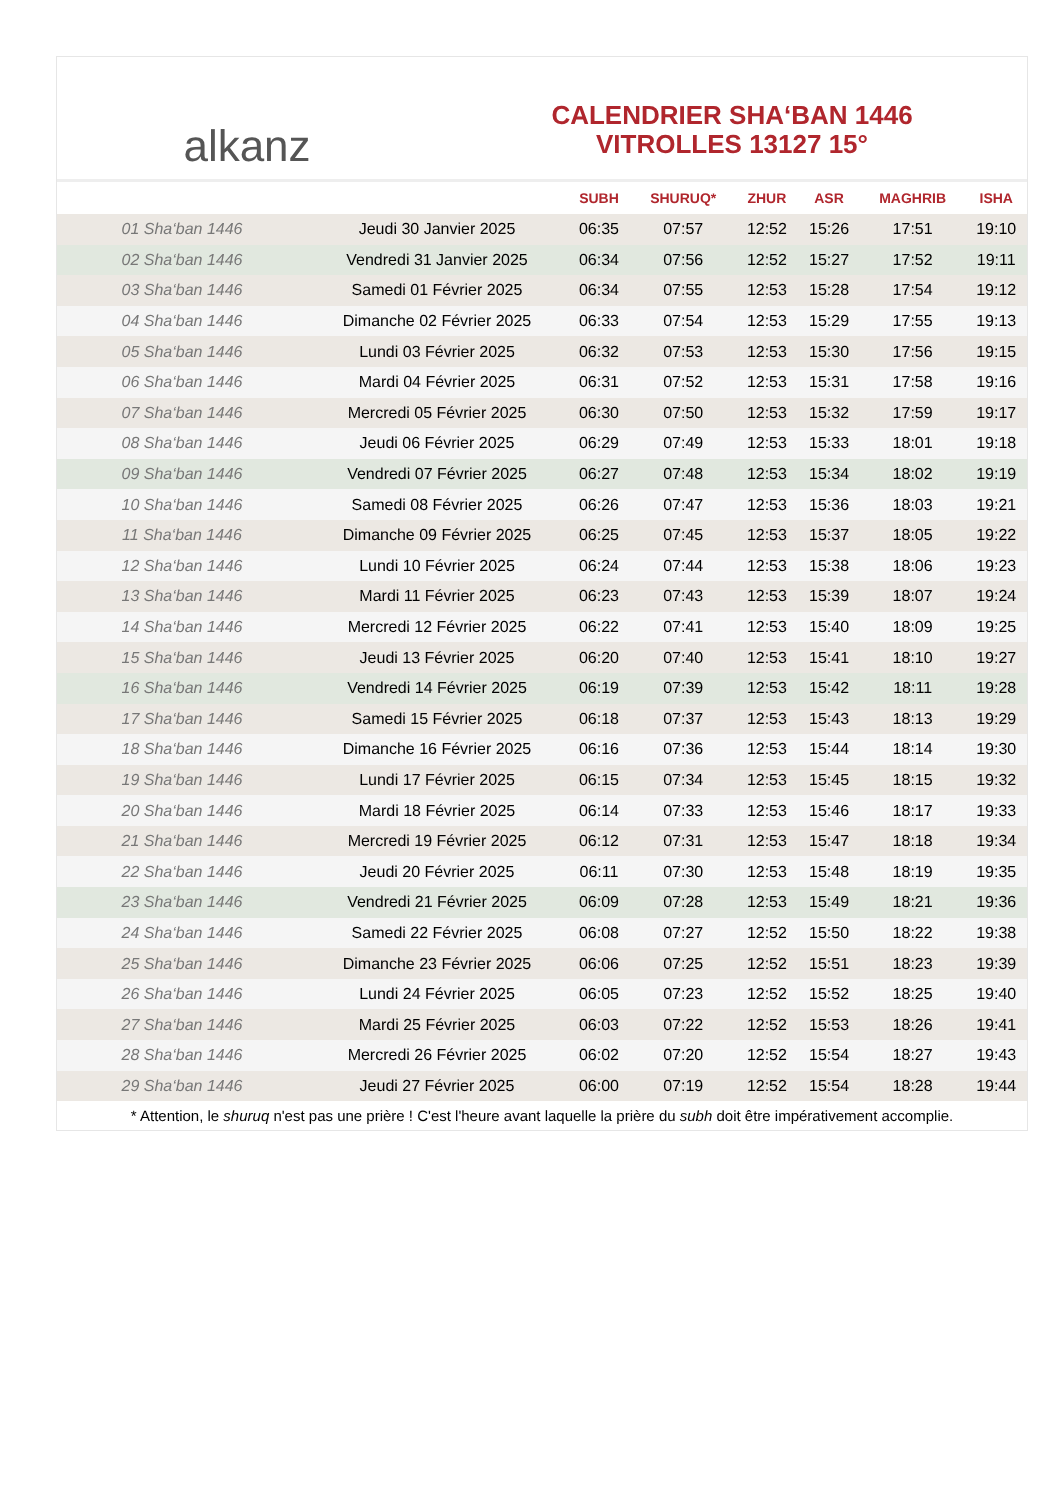alkanz
CALENDRIER SHA‘BAN 1446
VITROLLES 13127 15°
| | | SUBH | SHURUQ* | ZHUR | ASR | MAGHRIB | ISHA |
| --- | --- | --- | --- | --- | --- | --- | --- |
| 01 Sha‘ban 1446 | Jeudi 30 Janvier 2025 | 06:35 | 07:57 | 12:52 | 15:26 | 17:51 | 19:10 |
| 02 Sha‘ban 1446 | Vendredi 31 Janvier 2025 | 06:34 | 07:56 | 12:52 | 15:27 | 17:52 | 19:11 |
| 03 Sha‘ban 1446 | Samedi 01 Février 2025 | 06:34 | 07:55 | 12:53 | 15:28 | 17:54 | 19:12 |
| 04 Sha‘ban 1446 | Dimanche 02 Février 2025 | 06:33 | 07:54 | 12:53 | 15:29 | 17:55 | 19:13 |
| 05 Sha‘ban 1446 | Lundi 03 Février 2025 | 06:32 | 07:53 | 12:53 | 15:30 | 17:56 | 19:15 |
| 06 Sha‘ban 1446 | Mardi 04 Février 2025 | 06:31 | 07:52 | 12:53 | 15:31 | 17:58 | 19:16 |
| 07 Sha‘ban 1446 | Mercredi 05 Février 2025 | 06:30 | 07:50 | 12:53 | 15:32 | 17:59 | 19:17 |
| 08 Sha‘ban 1446 | Jeudi 06 Février 2025 | 06:29 | 07:49 | 12:53 | 15:33 | 18:01 | 19:18 |
| 09 Sha‘ban 1446 | Vendredi 07 Février 2025 | 06:27 | 07:48 | 12:53 | 15:34 | 18:02 | 19:19 |
| 10 Sha‘ban 1446 | Samedi 08 Février 2025 | 06:26 | 07:47 | 12:53 | 15:36 | 18:03 | 19:21 |
| 11 Sha‘ban 1446 | Dimanche 09 Février 2025 | 06:25 | 07:45 | 12:53 | 15:37 | 18:05 | 19:22 |
| 12 Sha‘ban 1446 | Lundi 10 Février 2025 | 06:24 | 07:44 | 12:53 | 15:38 | 18:06 | 19:23 |
| 13 Sha‘ban 1446 | Mardi 11 Février 2025 | 06:23 | 07:43 | 12:53 | 15:39 | 18:07 | 19:24 |
| 14 Sha‘ban 1446 | Mercredi 12 Février 2025 | 06:22 | 07:41 | 12:53 | 15:40 | 18:09 | 19:25 |
| 15 Sha‘ban 1446 | Jeudi 13 Février 2025 | 06:20 | 07:40 | 12:53 | 15:41 | 18:10 | 19:27 |
| 16 Sha‘ban 1446 | Vendredi 14 Février 2025 | 06:19 | 07:39 | 12:53 | 15:42 | 18:11 | 19:28 |
| 17 Sha‘ban 1446 | Samedi 15 Février 2025 | 06:18 | 07:37 | 12:53 | 15:43 | 18:13 | 19:29 |
| 18 Sha‘ban 1446 | Dimanche 16 Février 2025 | 06:16 | 07:36 | 12:53 | 15:44 | 18:14 | 19:30 |
| 19 Sha‘ban 1446 | Lundi 17 Février 2025 | 06:15 | 07:34 | 12:53 | 15:45 | 18:15 | 19:32 |
| 20 Sha‘ban 1446 | Mardi 18 Février 2025 | 06:14 | 07:33 | 12:53 | 15:46 | 18:17 | 19:33 |
| 21 Sha‘ban 1446 | Mercredi 19 Février 2025 | 06:12 | 07:31 | 12:53 | 15:47 | 18:18 | 19:34 |
| 22 Sha‘ban 1446 | Jeudi 20 Février 2025 | 06:11 | 07:30 | 12:53 | 15:48 | 18:19 | 19:35 |
| 23 Sha‘ban 1446 | Vendredi 21 Février 2025 | 06:09 | 07:28 | 12:53 | 15:49 | 18:21 | 19:36 |
| 24 Sha‘ban 1446 | Samedi 22 Février 2025 | 06:08 | 07:27 | 12:52 | 15:50 | 18:22 | 19:38 |
| 25 Sha‘ban 1446 | Dimanche 23 Février 2025 | 06:06 | 07:25 | 12:52 | 15:51 | 18:23 | 19:39 |
| 26 Sha‘ban 1446 | Lundi 24 Février 2025 | 06:05 | 07:23 | 12:52 | 15:52 | 18:25 | 19:40 |
| 27 Sha‘ban 1446 | Mardi 25 Février 2025 | 06:03 | 07:22 | 12:52 | 15:53 | 18:26 | 19:41 |
| 28 Sha‘ban 1446 | Mercredi 26 Février 2025 | 06:02 | 07:20 | 12:52 | 15:54 | 18:27 | 19:43 |
| 29 Sha‘ban 1446 | Jeudi 27 Février 2025 | 06:00 | 07:19 | 12:52 | 15:54 | 18:28 | 19:44 |
* Attention, le shuruq n'est pas une prière ! C'est l'heure avant laquelle la prière du subh doit être impérativement accomplie.